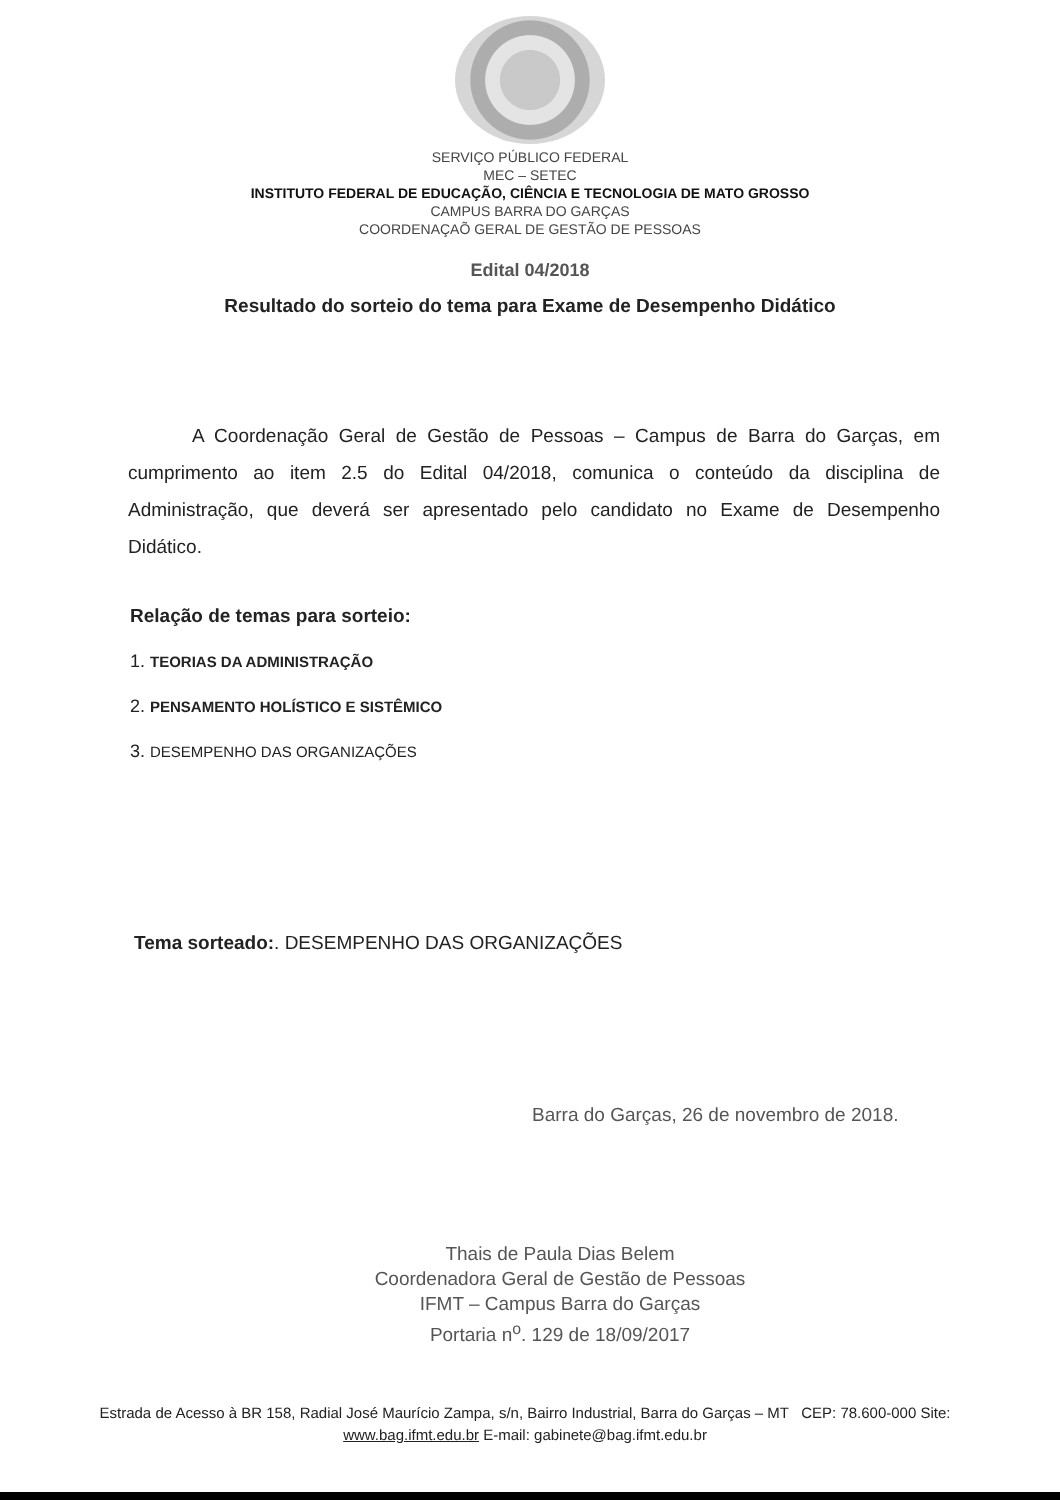SERVIÇO PÚBLICO FEDERAL
MEC – SETEC
INSTITUTO FEDERAL DE EDUCAÇÃO, CIÊNCIA E TECNOLOGIA DE MATO GROSSO
CAMPUS BARRA DO GARÇAS
COORDENAÇAÕ GERAL DE GESTÃO DE PESSOAS
Edital 04/2018
Resultado do sorteio do tema para Exame de Desempenho Didático
A Coordenação Geral de Gestão de Pessoas – Campus de Barra do Garças, em cumprimento ao item 2.5 do Edital 04/2018, comunica o conteúdo da disciplina de Administração, que deverá ser apresentado pelo candidato no Exame de Desempenho Didático.
Relação de temas para sorteio:
1. TEORIAS DA ADMINISTRAÇÃO
2. PENSAMENTO HOLÍSTICO E SISTÊMICO
3. DESEMPENHO DAS ORGANIZAÇÕES
Tema sorteado:. DESEMPENHO DAS ORGANIZAÇÕES
Barra do Garças, 26 de novembro de 2018.
Thais de Paula Dias Belem
Coordenadora Geral de Gestão de Pessoas
IFMT – Campus Barra do Garças
Portaria n<sup>o</sup>. 129 de 18/09/2017
Estrada de Acesso à BR 158, Radial José Maurício Zampa, s/n, Bairro Industrial, Barra do Garças – MT CEP: 78.600-000 Site: www.bag.ifmt.edu.br E-mail: gabinete@bag.ifmt.edu.br